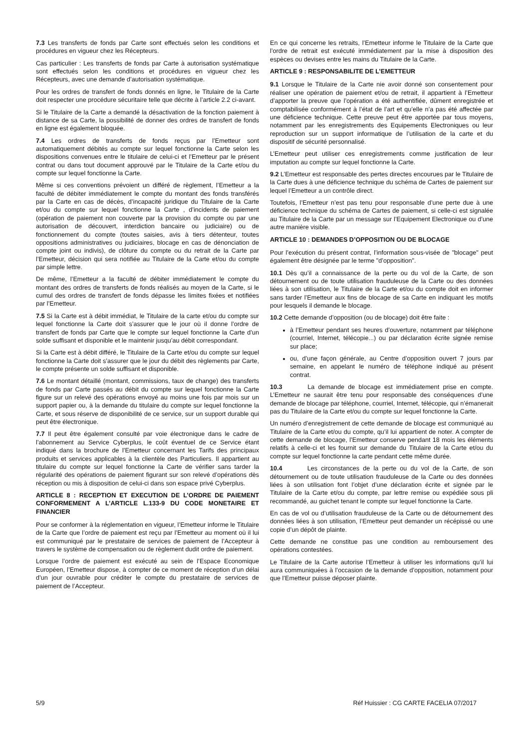7.3 Les transferts de fonds par Carte sont effectués selon les conditions et procédures en vigueur chez les Récepteurs.
Cas particulier : Les transferts de fonds par Carte à autorisation systématique sont effectués selon les conditions et procédures en vigueur chez les Récepteurs, avec une demande d’autorisation systématique.
Pour les ordres de transfert de fonds donnés en ligne, le Titulaire de la Carte doit respecter une procédure sécuritaire telle que décrite à l’article 2.2 ci-avant.
Si le Titulaire de la Carte a demandé la désactivation de la fonction paiement à distance de sa Carte, la possibilité de donner des ordres de transfert de fonds en ligne est également bloquée.
7.4 Les ordres de transferts de fonds reçus par l’Emetteur sont automatiquement débités au compte sur lequel fonctionne la Carte selon les dispositions convenues entre le titulaire de celui-ci et l’Emetteur par le présent contrat ou dans tout document approuvé par le Titulaire de la Carte et/ou du compte sur lequel fonctionne la Carte.
Même si ces conventions prévoient un différé de règlement, l’Emetteur a la faculté de débiter immédiatement le compte du montant des fonds transférés par la Carte en cas de décès, d’incapacité juridique du Titulaire de la Carte et/ou du compte sur lequel fonctionne la Carte , d’incidents de paiement (opération de paiement non couverte par la provision du compte ou par une autorisation de découvert, interdiction bancaire ou judiciaire) ou de fonctionnement du compte (toutes saisies, avis à tiers détenteur, toutes oppositions administratives ou judiciaires, blocage en cas de dénonciation de compte joint ou indivis), de clôture du compte ou du retrait de la Carte par l’Emetteur, décision qui sera notifiée au Titulaire de la Carte et/ou du compte par simple lettre.
De même, l’Emetteur a la faculté de débiter immédiatement le compte du montant des ordres de transferts de fonds réalisés au moyen de la Carte, si le cumul des ordres de transfert de fonds dépasse les limites fixées et notifiées par l’Emetteur.
7.5 Si la Carte est à débit immédiat, le Titulaire de la carte et/ou du compte sur lequel fonctionne la Carte doit s’assurer que le jour où il donne l’ordre de transfert de fonds par Carte que le compte sur lequel fonctionne la Carte d’un solde suffisant et disponible et le maintenir jusqu’au débit correspondant.
Si la Carte est à débit différé, le Titulaire de la Carte et/ou du compte sur lequel fonctionne la Carte doit s’assurer que le jour du débit des règlements par Carte, le compte présente un solde suffisant et disponible.
7.6 Le montant détaillé (montant, commissions, taux de change) des transferts de fonds par Carte passés au débit du compte sur lequel fonctionne la Carte figure sur un relevé des opérations envoyé au moins une fois par mois sur un support papier ou, à la demande du titulaire du compte sur lequel fonctionne la Carte, et sous réserve de disponibilité de ce service, sur un support durable qui peut être électronique.
7.7 Il peut être également consulté par voie électronique dans le cadre de l’abonnement au Service Cyberplus, le coût éventuel de ce Service étant indiqué dans la brochure de l’Emetteur concernant les Tarifs des principaux produits et services applicables à la clientèle des Particuliers. Il appartient au titulaire du compte sur lequel fonctionne la Carte de vérifier sans tarder la régularité des opérations de paiement figurant sur son relevé d’opérations dès réception ou mis à disposition de celui-ci dans son espace privé Cyberplus.
ARTICLE 8 : RECEPTION ET EXECUTION DE L’ORDRE DE PAIEMENT CONFORMEMENT A L’ARTICLE L.133-9 DU CODE MONETAIRE ET FINANCIER
Pour se conformer à la réglementation en vigueur, l’Emetteur informe le Titulaire de la Carte que l’ordre de paiement est reçu par l’Emetteur au moment où il lui est communiqué par le prestataire de services de paiement de l’Accepteur à travers le système de compensation ou de règlement dudit ordre de paiement.
Lorsque l’ordre de paiement est exécuté au sein de l’Espace Economique Européen, l’Emetteur dispose, à compter de ce moment de réception d’un délai d’un jour ouvrable pour créditer le compte du prestataire de services de paiement de l’Accepteur.
En ce qui concerne les retraits, l’Emetteur informe le Titulaire de la Carte que l’ordre de retrait est exécuté immédiatement par la mise à disposition des espèces ou devises entre les mains du Titulaire de la Carte.
ARTICLE 9 : RESPONSABILITE DE L’EMETTEUR
9.1 Lorsque le Titulaire de la Carte nie avoir donné son consentement pour réaliser une opération de paiement et/ou de retrait, il appartient à l’Emetteur d’apporter la preuve que l’opération a été authentifiée, dûment enregistrée et comptabilisée conformément à l’état de l’art et qu’elle n’a pas été affectée par une déficience technique. Cette preuve peut être apportée par tous moyens, notamment par les enregistrements des Equipements Electroniques ou leur reproduction sur un support informatique de l’utilisation de la carte et du dispositif de sécurité personnalisé.
L’Emetteur peut utiliser ces enregistrements comme justification de leur imputation au compte sur lequel fonctionne la Carte.
9.2 L’Emetteur est responsable des pertes directes encourues par le Titulaire de la Carte dues à une déficience technique du schéma de Cartes de paiement sur lequel l’Emetteur a un contrôle direct.
Toutefois, l’Emetteur n’est pas tenu pour responsable d’une perte due à une déficience technique du schéma de Cartes de paiement, si celle-ci est signalée au Titulaire de la Carte par un message sur l’Equipement Electronique ou d’une autre manière visible.
ARTICLE 10 : DEMANDES D’OPPOSITION OU DE BLOCAGE
Pour l’exécution du présent contrat, l’information sous-visée de "blocage" peut également être désignée par le terme "d’opposition".
10.1 Dès qu’il a connaissance de la perte ou du vol de la Carte, de son détournement ou de toute utilisation frauduleuse de la Carte ou des données liées à son utilisation, le Titulaire de la Carte et/ou du compte doit en informer sans tarder l’Emetteur aux fins de blocage de sa Carte en indiquant les motifs pour lesquels il demande le blocage.
10.2 Cette demande d’opposition (ou de blocage) doit être faite :
à l’Emetteur pendant ses heures d’ouverture, notamment par téléphone (courriel, Internet, télécopie...) ou par déclaration écrite signée remise sur place;
ou, d’une façon générale, au Centre d’opposition ouvert 7 jours par semaine, en appelant le numéro de téléphone indiqué au présent contrat.
10.3 La demande de blocage est immédiatement prise en compte. L’Emetteur ne saurait être tenu pour responsable des conséquences d’une demande de blocage par téléphone, courriel, Internet, télécopie, qui n’émanerait pas du Titulaire de la Carte et/ou du compte sur lequel fonctionne la Carte.
Un numéro d’enregistrement de cette demande de blocage est communiqué au Titulaire de la Carte et/ou du compte, qu’il lui appartient de noter. A compter de cette demande de blocage, l’Emetteur conserve pendant 18 mois les éléments relatifs à celle-ci et les fournit sur demande du Titulaire de la Carte et/ou du compte sur lequel fonctionne la carte pendant cette même durée.
10.4 Les circonstances de la perte ou du vol de la Carte, de son détournement ou de toute utilisation frauduleuse de la Carte ou des données liées à son utilisation font l’objet d’une déclaration écrite et signée par le Titulaire de la Carte et/ou du compte, par lettre remise ou expédiée sous pli recommandé, au guichet tenant le compte sur lequel fonctionne la Carte.
En cas de vol ou d’utilisation frauduleuse de la Carte ou de détournement des données liées à son utilisation, l’Emetteur peut demander un récépissé ou une copie d’un dépôt de plainte.
Cette demande ne constitue pas une condition au remboursement des opérations contestées.
Le Titulaire de la Carte autorise l’Emetteur à utiliser les informations qu’il lui aura communiquées à l’occasion de la demande d’opposition, notamment pour que l’Emetteur puisse déposer plainte.
5/9 Réf Huissier : CG CARTE FACELIA 07/2017